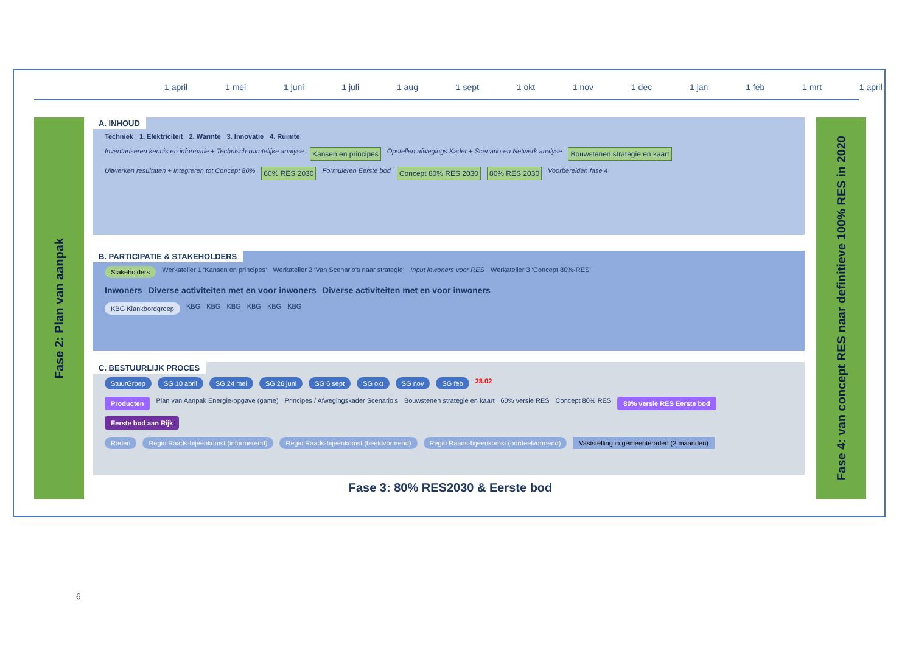1 april 1 mei 1 juni 1 juli 1 aug 1 sept 1 okt 1 nov 1 dec 1 jan 1 feb 1 mrt 1 april
Fase 2: Plan van aanpak
A. INHOUD
Techniek 1. Elektriciteit 2. Warmte 3. Innovatie 4. Ruimte
Inventariseren kennis en informatie + Technisch-ruimtelijke analyse Kansen en principes Opstellen afwegings Kader + Scenario-en Netwerk analyse Bouwstenen strategie en kaart Uitwerken resultaten + Integreren tot Concept 80% 60% RES 2030 Formuleren Eerste bod Concept 80% RES 2030 80% RES 2030 Voorbereiden fase 4
B. PARTICIPATIE & STAKEHOLDERS
Stakeholders Werkatelier 1 ‘Kansen en principes’ Werkatelier 2 ‘Van Scenario’s naar strategie’ Input inwoners voor RES Werkatelier 3 ‘Concept 80%-RES’
Inwoners Diverse activiteiten met en voor inwoners Diverse activiteiten met en voor inwoners
KBG Klankbordgroep KBG KBG KBG KBG KBG KBG
C. BESTUURLIJK PROCES
StuurGroep SG 10 april SG 24 mei SG 26 juni SG 6 sept SG okt SG nov SG feb 28.02
Producten Plan van Aanpak Energie-opgave (game) Principes / Afwegingskader Scenario’s Bouwstenen strategie en kaart 60% versie RES Concept 80% RES 80% versie RES Eerste bod Eerste bod aan Rijk
Raden Regio Raads-bijeenkomst (informerend) Regio Raads-bijeenkomst (beeldvormend) Regio Raads-bijeenkomst (oordeelvormend) Vaststelling in gemeenteraden (2 maanden)
Fase 4: van concept RES naar definitieve 100% RES in 2020
Fase 3: 80% RES2030 & Eerste bod
6